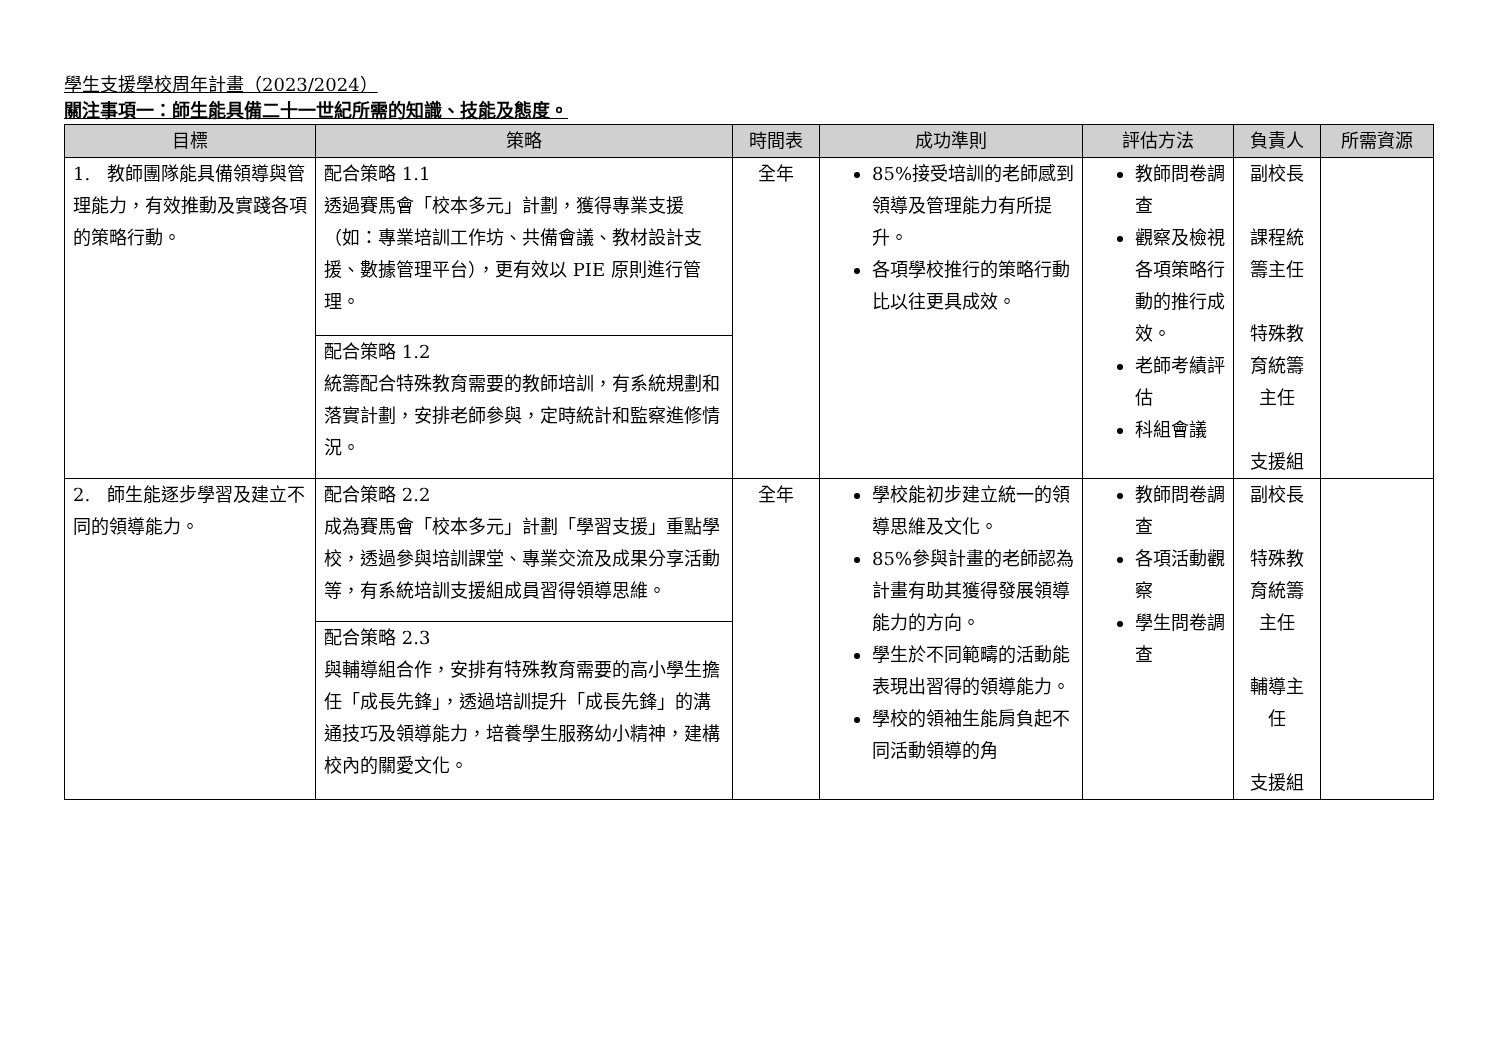學生支援學校周年計畫（2023/2024）
關注事項一：師生能具備二十一世紀所需的知識、技能及態度。
| 目標 | 策略 | 時間表 | 成功準則 | 評估方法 | 負責人 | 所需資源 |
| --- | --- | --- | --- | --- | --- | --- |
| 1. 教師團隊能具備領導與管理能力，有效推動及實踐各項的策略行動。 | 配合策略 1.1 透過賽馬會「校本多元」計劃，獲得專業支援（如：專業培訓工作坊、共備會議、教材設計支援、數據管理平台），更有效以 PIE 原則進行管理。 | 全年 | 85%接受培訓的老師感到領導及管理能力有所提升。 各項學校推行的策略行動比以往更具成效。 | 教師問卷調查 觀察及檢視各項策略行動的推行成效。 老師考績評估 科組會議 | 副校長 課程統籌主任 特殊教育統籌主任 支援組 | |
| | 配合策略 1.2 統籌配合特殊教育需要的教師培訓，有系統規劃和落實計劃，安排老師參與，定時統計和監察進修情況。 | | | | | |
| 2. 師生能逐步學習及建立不同的領導能力。 | 配合策略 2.2 成為賽馬會「校本多元」計劃「學習支援」重點學校，透過參與培訓課堂、專業交流及成果分享活動等，有系統培訓支援組成員習得領導思維。 | 全年 | 學校能初步建立統一的領導思維及文化。 85%參與計畫的老師認為計畫有助其獲得發展領導能力的方向。 學生於不同範疇的活動能表現出習得的領導能力。 學校的領袖生能肩負起不同活動領導的角 | 教師問卷調查 各項活動觀察 學生問卷調查 | 副校長 特殊教育統籌主任 輔導主任 支援組 | |
| | 配合策略 2.3 與輔導組合作，安排有特殊教育需要的高小學生擔任「成長先鋒」，透過培訓提升「成長先鋒」的溝通技巧及領導能力，培養學生服務幼小精神，建構校內的關愛文化。 | | | | | |